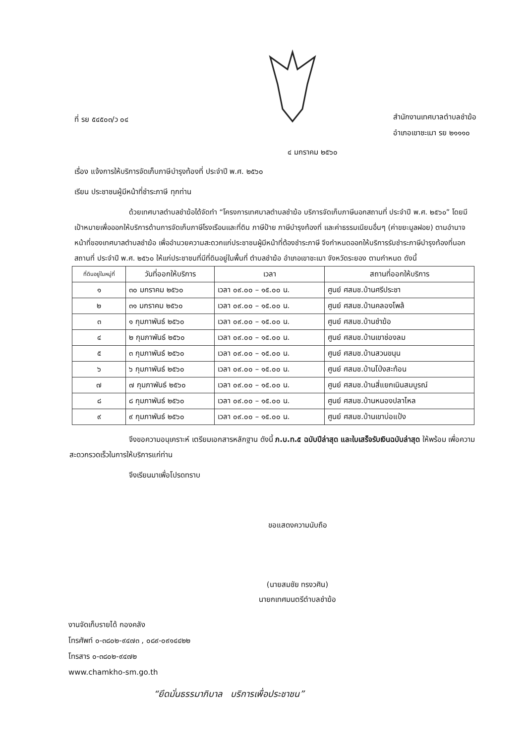ที่ รย ๕๔๕๐๓/ว ๐๔
สำนักงานเทศบาลตำบลชำฆ้อ
อำเภอเขาชะเมา รย ๒๑๑๑๐
๔ มกราคม ๒๕๖๐
เรื่อง แจ้งการให้บริการจัดเก็บภาษีบำรุงท้องที่ ประจำปี พ.ศ. ๒๕๖๐
เรียน ประชาชนผู้มีหน้าที่ชำระภาษี ทุกท่าน
ด้วยเทศบาลตำบลชำฆ้อได้จัดทำ “โครงการเทศบาลตำบลชำฆ้อ บริการจัดเก็บภาษีนอกสถานที่ ประจำปี พ.ศ. ๒๕๖๐” โดยมีเป้าหมายเพื่อออกให้บริการด้านการจัดเก็บภาษีโรงเรือนและที่ดิน ภาษีป้าย ภาษีบำรุงท้องที่ และค่าธรรมเนียมอื่นๆ (ค่าขยะมูลฝอย) ตามอำนาจหน้าที่ของเทศบาลตำบลชำฆ้อ เพื่ออำนวยความสะดวกแก่ประชาชนผู้มีหน้าที่ต้องชำระภาษี จึงกำหนดออกให้บริการรับชำระภาษีบำรุงท้องที่นอกสถานที่ ประจำปี พ.ศ. ๒๕๖๐ ให้แก่ประชาชนที่มีที่ดินอยู่ในพื้นที่ ตำบลชำฆ้อ อำเภอเขาชะเมา จังหวัดระยอง ตามกำหนด ดังนี้
| ที่ดินอยู่ในหมู่ที่ | วันที่ออกให้บริการ | เวลา | สถานที่ออกให้บริการ |
| --- | --- | --- | --- |
| ๑ | ๓๐ มกราคม ๒๕๖๐ | เวลา ๐๙.๐๐ – ๑๕.๐๐ น. | ศูนย์ ศสมช.บ้านศรีประชา |
| ๒ | ๓๑ มกราคม ๒๕๖๐ | เวลา ๐๙.๐๐ – ๑๕.๐๐ น. | ศูนย์ ศสมช.บ้านคลองโพล้ |
| ๓ | ๑ กุมภาพันธ์ ๒๕๖๐ | เวลา ๐๙.๐๐ – ๑๕.๐๐ น. | ศูนย์ ศสมช.บ้านชำฆ้อ |
| ๔ | ๒ กุมภาพันธ์ ๒๕๖๐ | เวลา ๐๙.๐๐ – ๑๕.๐๐ น. | ศูนย์ ศสมช.บ้านเขาช่องลม |
| ๕ | ๓ กุมภาพันธ์ ๒๕๖๐ | เวลา ๐๙.๐๐ – ๑๕.๐๐ น. | ศูนย์ ศสมช.บ้านสวนขนุน |
| ๖ | ๖ กุมภาพันธ์ ๒๕๖๐ | เวลา ๐๙.๐๐ – ๑๕.๐๐ น. | ศูนย์ ศสมช.บ้านโป่งสะท้อน |
| ๗ | ๗ กุมภาพันธ์ ๒๕๖๐ | เวลา ๐๙.๐๐ – ๑๕.๐๐ น. | ศูนย์ ศสมช.บ้านสี่แยกเนินสมบูรณ์ |
| ๘ | ๘ กุมภาพันธ์ ๒๕๖๐ | เวลา ๐๙.๐๐ – ๑๕.๐๐ น. | ศูนย์ ศสมช.บ้านหนองปลาไหล |
| ๙ | ๙ กุมภาพันธ์ ๒๕๖๐ | เวลา ๐๙.๐๐ – ๑๕.๐๐ น. | ศูนย์ ศสมช.บ้านเขาบ่อแป้ง |
จึงขอความอนุเคราะห์ เตรียมเอกสารหลักฐาน ดังนี้ ภ.บ.ท.๕ ฉบับปีล่าสุด และใบเสร็จรับเงินฉบับล่าสุด ให้พร้อม เพื่อความสะดวกรวดเร็วในการให้บริการแก่ท่าน
จึงเรียนมาเพื่อโปรดทราบ
ขอแสดงความนับถือ
(นายสมชัย ทรงวศิน)
นายกเทศมนตรีตำบลชำฆ้อ
งานจัดเก็บรายได้ กองคลัง
โทรศัพท์ ๐-๓๘๐๒-๙๔๗๓ , ๐๘๙-๐๙๑๔๔๒๒
โทรสาร ๐-๓๘๐๒-๙๔๗๒
www.chamkho-sm.go.th
“ยึดมั่นธรรมาภิบาล บริการเพื่อประชาชน”